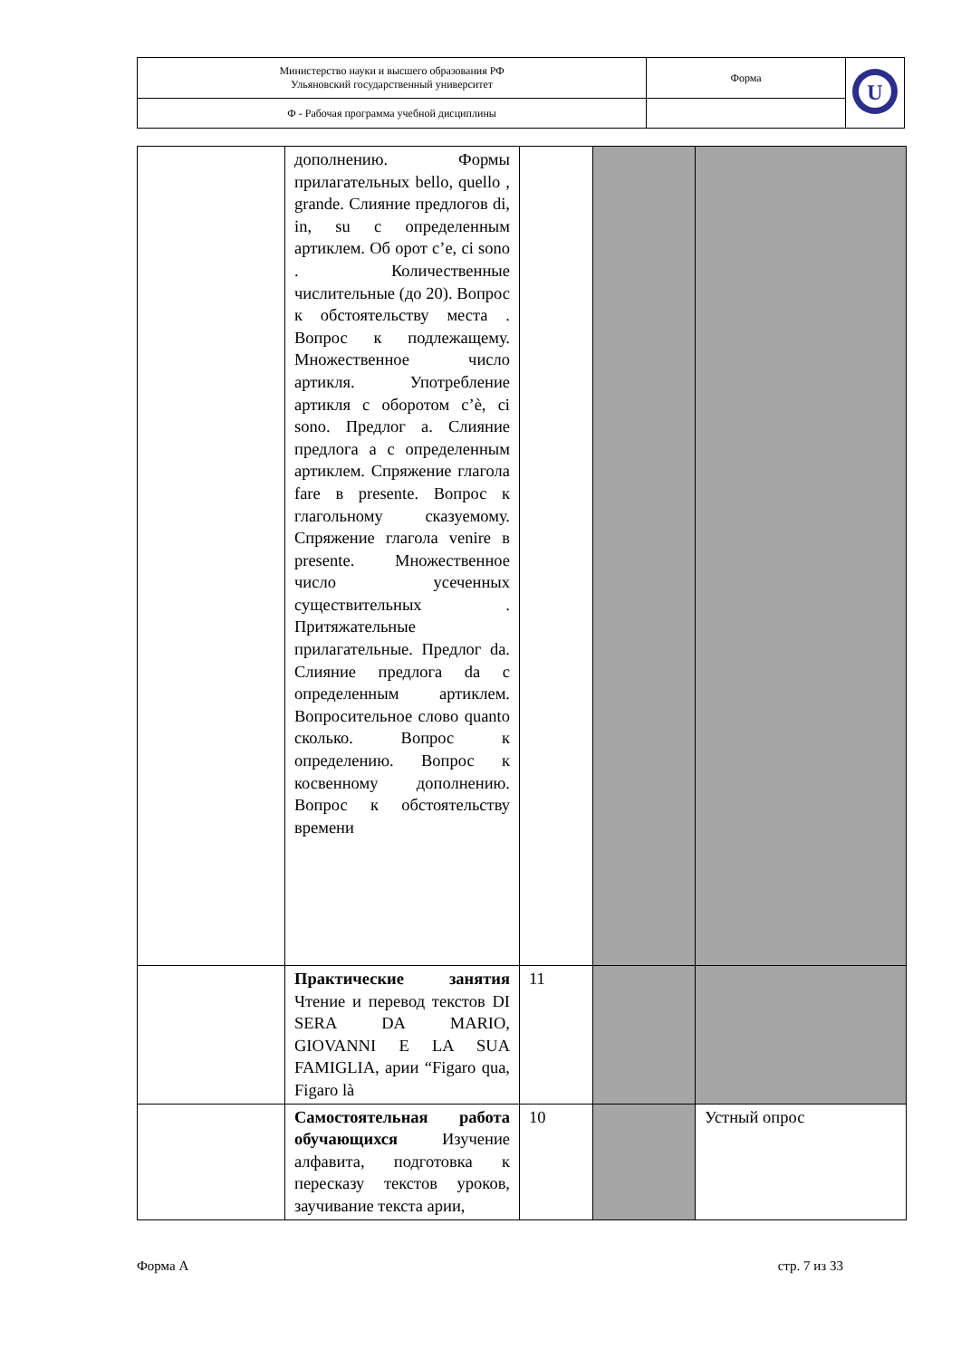| Министерство науки и высшего образования РФ Ульяновский государственный университет | Форма | U |
| Ф - Рабочая программа учебной дисциплины | | |
| | дополнению. Формы прилагательных bello, quello , grande. Слияние предлогов di, in, su с определенным артиклем. Об орот c’e, ci sono . Количественные числительные (до 20). Вопрос к обстоятельству места . Вопрос к подлежащему. Множественное число артикля. Употребление артикля с оборотом c’è, ci sono. Предлог a. Слияние предлога a с определенным артиклем. Спряжение глагола fare в presente. Вопрос к глагольному сказуемому. Спряжение глагола venire в presente. Множественное число усеченных существительных . Притяжательные прилагательные. Предлог da. Слияние предлога da с определенным артиклем. Вопросительное слово quanto сколько. Вопрос к определению. Вопрос к косвенному дополнению. Вопрос к обстоятельству времени | | | |
| | Практические занятия Чтение и перевод текстов DI SERA DA MARIO, GIOVANNI E LA SUA FAMIGLIA, арии “Figaro qua, Figaro là | 11 | | |
| | Самостоятельная работа обучающихся Изучение алфавита, подготовка к пересказу текстов уроков, заучивание текста арии, | 10 | | Устный опрос |
Форма А стр. 7 из 33